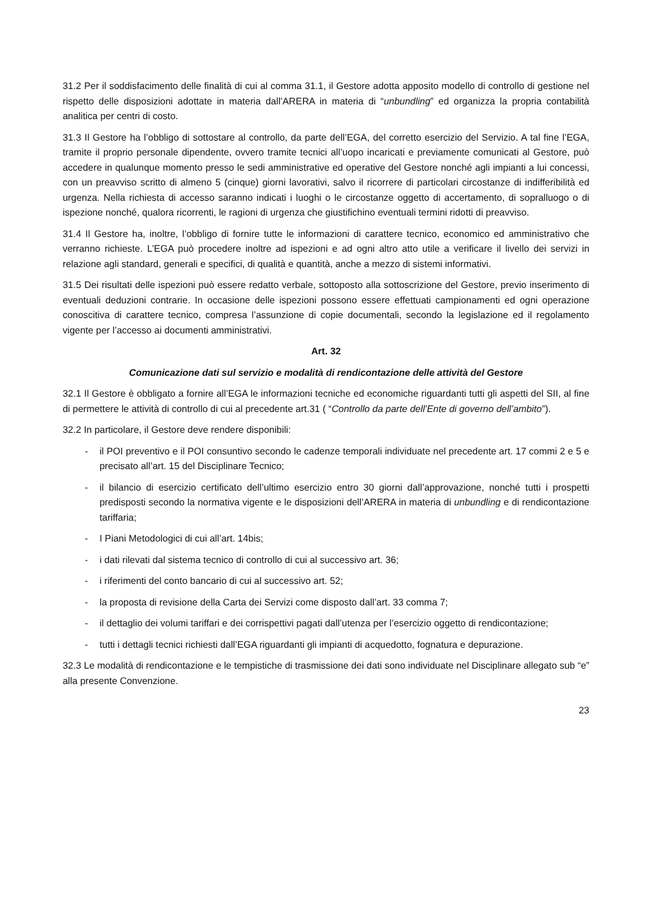31.2 Per il soddisfacimento delle finalità di cui al comma 31.1, il Gestore adotta apposito modello di controllo di gestione nel rispetto delle disposizioni adottate in materia dall’ARERA in materia di “unbundling” ed organizza la propria contabilità analitica per centri di costo.
31.3 Il Gestore ha l’obbligo di sottostare al controllo, da parte dell’EGA, del corretto esercizio del Servizio. A tal fine l’EGA, tramite il proprio personale dipendente, ovvero tramite tecnici all’uopo incaricati e previamente comunicati al Gestore, può accedere in qualunque momento presso le sedi amministrative ed operative del Gestore nonché agli impianti a lui concessi, con un preavviso scritto di almeno 5 (cinque) giorni lavorativi, salvo il ricorrere di particolari circostanze di indifferibilità ed urgenza. Nella richiesta di accesso saranno indicati i luoghi o le circostanze oggetto di accertamento, di sopralluogo o di ispezione nonché, qualora ricorrenti, le ragioni di urgenza che giustifichino eventuali termini ridotti di preavviso.
31.4 Il Gestore ha, inoltre, l’obbligo di fornire tutte le informazioni di carattere tecnico, economico ed amministrativo che verranno richieste. L’EGA può procedere inoltre ad ispezioni e ad ogni altro atto utile a verificare il livello dei servizi in relazione agli standard, generali e specifici, di qualità e quantità, anche a mezzo di sistemi informativi.
31.5 Dei risultati delle ispezioni può essere redatto verbale, sottoposto alla sottoscrizione del Gestore, previo inserimento di eventuali deduzioni contrarie. In occasione delle ispezioni possono essere effettuati campionamenti ed ogni operazione conoscitiva di carattere tecnico, compresa l’assunzione di copie documentali, secondo la legislazione ed il regolamento vigente per l’accesso ai documenti amministrativi.
Art. 32
Comunicazione dati sul servizio e modalità di rendicontazione delle attività del Gestore
32.1 Il Gestore è obbligato a fornire all’EGA le informazioni tecniche ed economiche riguardanti tutti gli aspetti del SII, al fine di permettere le attività di controllo di cui al precedente art.31 ( “Controllo da parte dell’Ente di governo dell’ambito”).
32.2 In particolare, il Gestore deve rendere disponibili:
- il POI preventivo e il POI consuntivo secondo le cadenze temporali individuate nel precedente art. 17 commi 2 e 5 e precisato all’art. 15 del Disciplinare Tecnico;
- il bilancio di esercizio certificato dell’ultimo esercizio entro 30 giorni dall’approvazione, nonché tutti i prospetti predisposti secondo la normativa vigente e le disposizioni dell’ARERA in materia di unbundling e di rendicontazione tariffaria;
- I Piani Metodologici di cui all’art. 14bis;
- i dati rilevati dal sistema tecnico di controllo di cui al successivo art. 36;
- i riferimenti del conto bancario di cui al successivo art. 52;
- la proposta di revisione della Carta dei Servizi come disposto dall’art. 33 comma 7;
- il dettaglio dei volumi tariffari e dei corrispettivi pagati dall’utenza per l’esercizio oggetto di rendicontazione;
- tutti i dettagli tecnici richiesti dall’EGA riguardanti gli impianti di acquedotto, fognatura e depurazione.
32.3 Le modalità di rendicontazione e le tempistiche di trasmissione dei dati sono individuate nel Disciplinare allegato sub “e” alla presente Convenzione.
23